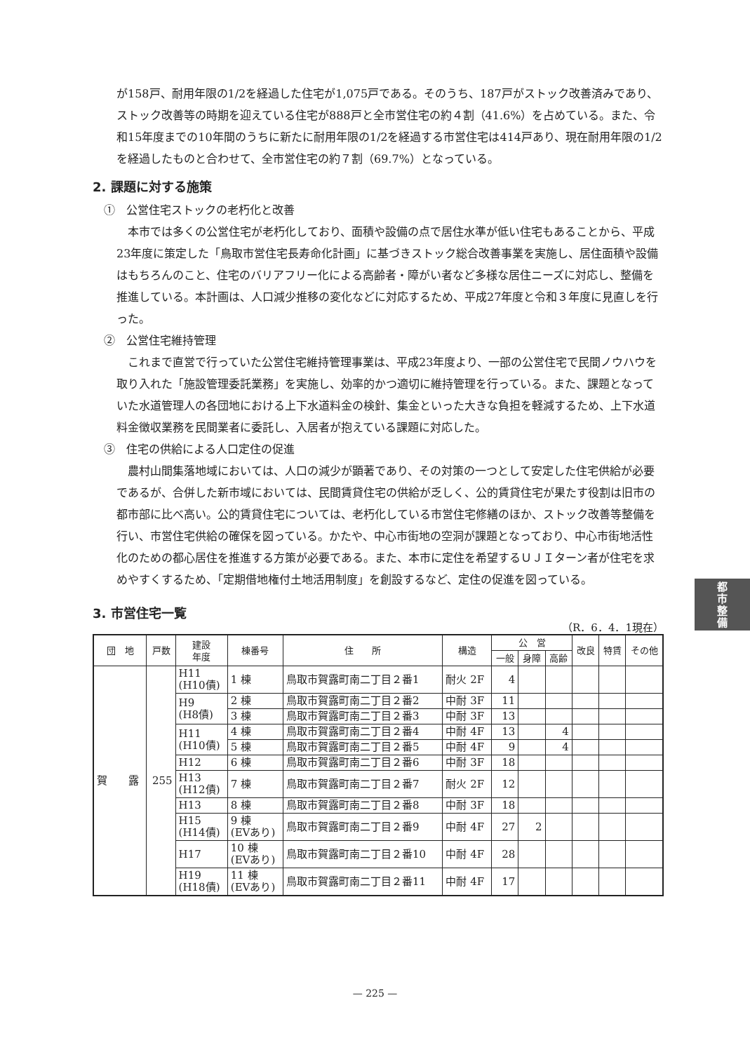が158戸、耐用年限の1/2を経過した住宅が1,075戸である。そのうち、187戸がストック改善済みであり、ストック改善等の時期を迎えている住宅が888戸と全市営住宅の約４割（41.6%）を占めている。また、令和15年度までの10年間のうちに新たに耐用年限の1/2を経過する市営住宅は414戸あり、現在耐用年限の1/2を経過したものと合わせて、全市営住宅の約７割（69.7%）となっている。
2. 課題に対する施策
①　公営住宅ストックの老朽化と改善
　本市では多くの公営住宅が老朽化しており、面積や設備の点で居住水準が低い住宅もあることから、平成23年度に策定した「鳥取市営住宅長寿命化計画」に基づきストック総合改善事業を実施し、居住面積や設備はもちろんのこと、住宅のバリアフリー化による高齢者・障がい者など多様な居住ニーズに対応し、整備を推進している。本計画は、人口減少推移の変化などに対応するため、平成27年度と令和３年度に見直しを行った。
②　公営住宅維持管理
　これまで直営で行っていた公営住宅維持管理事業は、平成23年度より、一部の公営住宅で民間ノウハウを取り入れた「施設管理委託業務」を実施し、効率的かつ適切に維持管理を行っている。また、課題となっていた水道管理人の各団地における上下水道料金の検針、集金といった大きな負担を軽減するため、上下水道料金徴収業務を民間業者に委託し、入居者が抱えている課題に対応した。
③　住宅の供給による人口定住の促進
　農村山間集落地域においては、人口の減少が顕著であり、その対策の一つとして安定した住宅供給が必要であるが、合併した新市域においては、民間賃貸住宅の供給が乏しく、公的賃貸住宅が果たす役割は旧市の都市部に比べ高い。公的賃貸住宅については、老朽化している市営住宅修繕のほか、ストック改善等整備を行い、市営住宅供給の確保を図っている。かたや、中心市街地の空洞が課題となっており、中心市街地活性化のための都心居住を推進する方策が必要である。また、本市に定住を希望するＵＪＩターン者が住宅を求めやすくするため、「定期借地権付土地活用制度」を創設するなど、定住の促進を図っている。
3. 市営住宅一覧
（R．6．4．1現在）
| 団 地 | 戸数 | 建設 年度 | 棟番号 | 住 所 | 構造 | 公 営 | | | 改良 | 特賃 | その他 |
| --- | --- | --- | --- | --- | --- | --- | --- | --- | --- | --- | --- |
| | | | | | | 一般 | 身障 | 高齢 | | | |
| 賀 露 | 255 | H11 (H10債) | 1 棟 | 鳥取市賀露町南二丁目２番1 | 耐火 2F | 4 | | | | | |
| | | H9 (H8債) | 2 棟 | 鳥取市賀露町南二丁目２番2 | 中耐 3F | 11 | | | | | |
| | | | 3 棟 | 鳥取市賀露町南二丁目２番3 | 中耐 3F | 13 | | | | | |
| | | H11 (H10債) | 4 棟 | 鳥取市賀露町南二丁目２番4 | 中耐 4F | 13 | | 4 | | | |
| | | | 5 棟 | 鳥取市賀露町南二丁目２番5 | 中耐 4F | 9 | | 4 | | | |
| | | H12 | 6 棟 | 鳥取市賀露町南二丁目２番6 | 中耐 3F | 18 | | | | | |
| | | H13 (H12債) | 7 棟 | 鳥取市賀露町南二丁目２番7 | 耐火 2F | 12 | | | | | |
| | | H13 | 8 棟 | 鳥取市賀露町南二丁目２番8 | 中耐 3F | 18 | | | | | |
| | | H15 (H14債) | 9 棟 (EVあり) | 鳥取市賀露町南二丁目２番9 | 中耐 4F | 27 | 2 | | | | |
| | | H17 | 10 棟 (EVあり) | 鳥取市賀露町南二丁目２番10 | 中耐 4F | 28 | | | | | |
| | | H19 (H18債) | 11 棟 (EVあり) | 鳥取市賀露町南二丁目２番11 | 中耐 4F | 17 | | | | | |
都
市
整
備
— 225 —